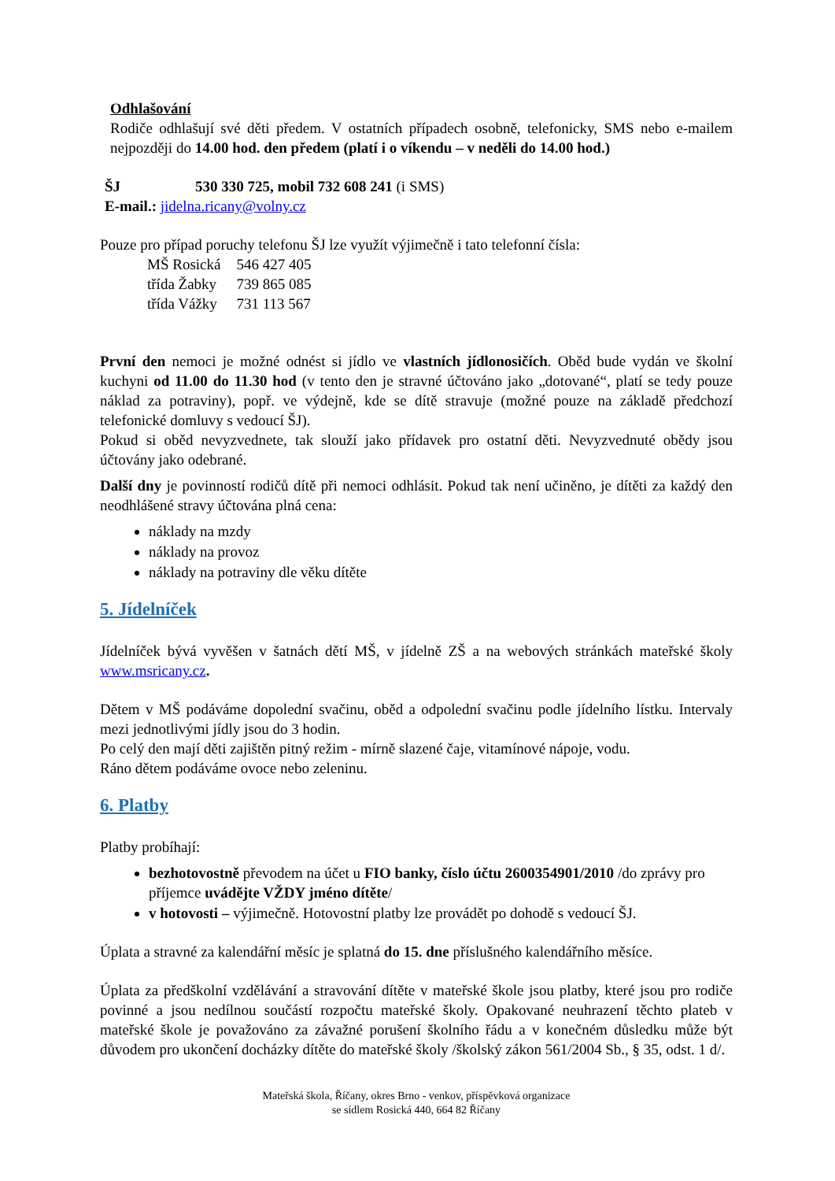Odhlašování
Rodiče odhlašují své děti předem. V ostatních případech osobně, telefonicky, SMS nebo e-mailem nejpozději do 14.00 hod. den předem (platí i o víkendu – v neděli do 14.00 hod.)
ŠJ 530 330 725, mobil 732 608 241 (i SMS)
E-mail.: jidelna.ricany@volny.cz
Pouze pro případ poruchy telefonu ŠJ lze využít výjimečně i tato telefonní čísla:
| MŠ Rosická | 546 427 405 |
| třída Žabky | 739 865 085 |
| třída Vážky | 731 113 567 |
První den nemoci je možné odnést si jídlo ve vlastních jídlonosičích. Oběd bude vydán ve školní kuchyni od 11.00 do 11.30 hod (v tento den je stravné účtováno jako „dotované“, platí se tedy pouze náklad za potraviny), popř. ve výdejně, kde se dítě stravuje (možné pouze na základě předchozí telefonické domluvy s vedoucí ŠJ).
Pokud si oběd nevyzvednete, tak slouží jako přídavek pro ostatní děti. Nevyzvednuté obědy jsou účtovány jako odebrané.
Další dny je povinností rodičů dítě při nemoci odhlásit. Pokud tak není učiněno, je dítěti za každý den neodhlášené stravy účtována plná cena:
náklady na mzdy
náklady na provoz
náklady na potraviny dle věku dítěte
5. Jídelníček
Jídelníček bývá vyvěšen v šatnách dětí MŠ, v jídelně ZŠ a na webových stránkách mateřské školy www.msricany.cz.
Dětem v MŠ podáváme dopolední svačinu, oběd a odpolední svačinu podle jídelního lístku. Intervaly mezi jednotlivými jídly jsou do 3 hodin.
Po celý den mají děti zajištěn pitný režim - mírně slazené čaje, vitamínové nápoje, vodu.
Ráno dětem podáváme ovoce nebo zeleninu.
6. Platby
Platby probíhají:
bezhotovostně převodem na účet u FIO banky, číslo účtu 2600354901/2010 /do zprávy pro příjemce uvádějte VŽDY jméno dítěte/
v hotovosti – výjimečně. Hotovostní platby lze provádět po dohodě s vedoucí ŠJ.
Úplata a stravné za kalendářní měsíc je splatná do 15. dne příslušného kalendářního měsíce.
Úplata za předškolní vzdělávání a stravování dítěte v mateřské škole jsou platby, které jsou pro rodiče povinné a jsou nedílnou součástí rozpočtu mateřské školy. Opakované neuhrazení těchto plateb v mateřské škole je považováno za závažné porušení školního řádu a v konečném důsledku může být důvodem pro ukončení docházky dítěte do mateřské školy /školský zákon 561/2004 Sb., § 35, odst. 1 d/.
Mateřská škola, Říčany, okres Brno - venkov, příspěvková organizace
se sídlem Rosická 440, 664 82 Říčany